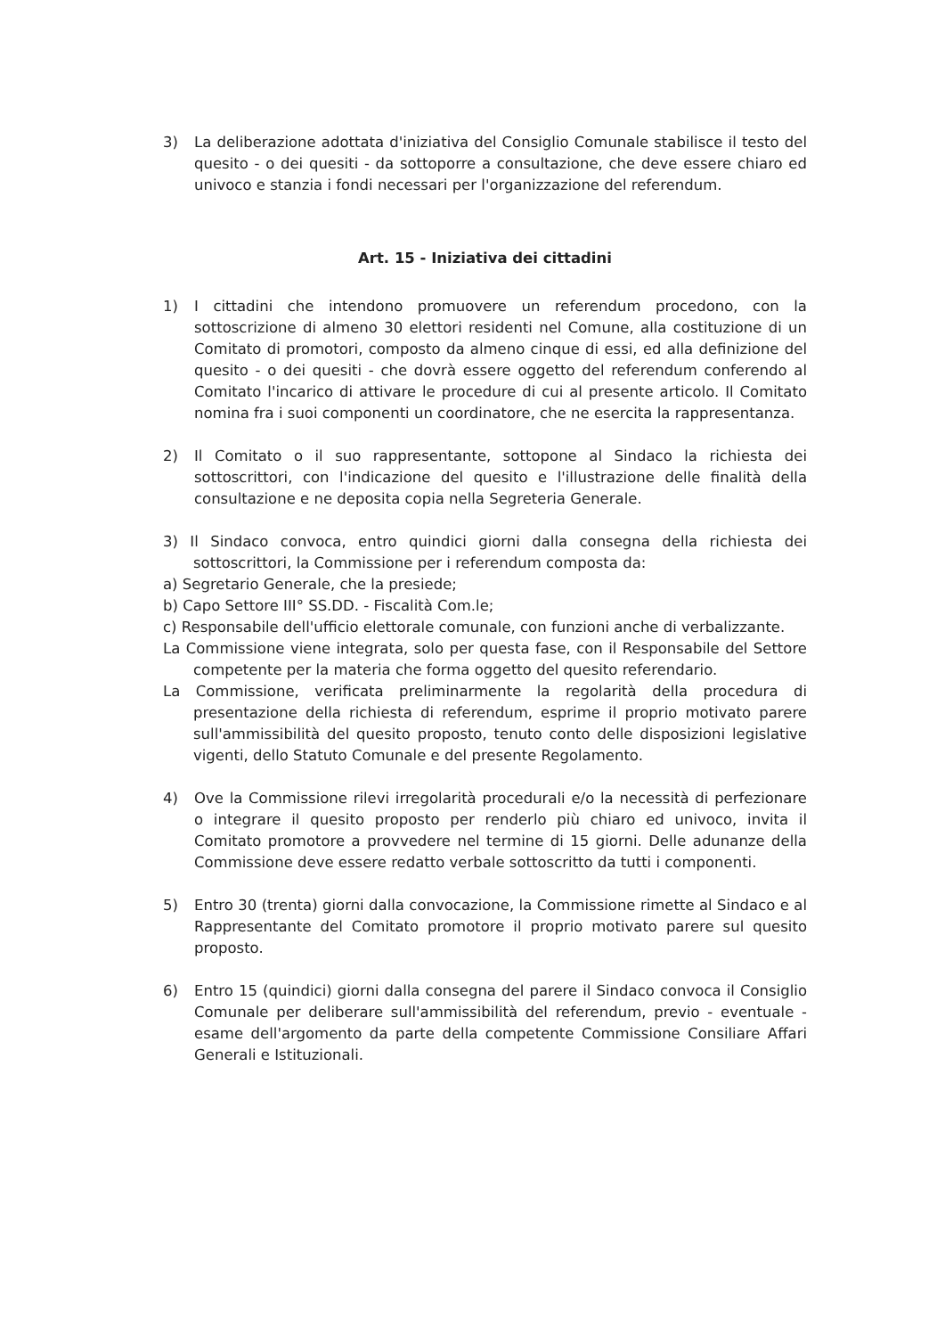3) La deliberazione adottata d'iniziativa del Consiglio Comunale stabilisce il testo del quesito - o dei quesiti - da sottoporre a consultazione, che deve essere chiaro ed univoco e stanzia i fondi necessari per l'organizzazione del referendum.
Art. 15 - Iniziativa dei cittadini
1) I cittadini che intendono promuovere un referendum procedono, con la sottoscrizione di almeno 30 elettori residenti nel Comune, alla costituzione di un Comitato di promotori, composto da almeno cinque di essi, ed alla definizione del quesito - o dei quesiti - che dovrà essere oggetto del referendum conferendo al Comitato l'incarico di attivare le procedure di cui al presente articolo. Il Comitato nomina fra i suoi componenti un coordinatore, che ne esercita la rappresentanza.
2) Il Comitato o il suo rappresentante, sottopone al Sindaco la richiesta dei sottoscrittori, con l'indicazione del quesito e l'illustrazione delle finalità della consultazione e ne deposita copia nella Segreteria Generale.
3) Il Sindaco convoca, entro quindici giorni dalla consegna della richiesta dei sottoscrittori, la Commissione per i referendum composta da:
a) Segretario Generale, che la presiede;
b) Capo Settore III° SS.DD. - Fiscalità Com.le;
c) Responsabile dell'ufficio elettorale comunale, con funzioni anche di verbalizzante.
La Commissione viene integrata, solo per questa fase, con il Responsabile del Settore competente per la materia che forma oggetto del quesito referendario.
La Commissione, verificata preliminarmente la regolarità della procedura di presentazione della richiesta di referendum, esprime il proprio motivato parere sull'ammissibilità del quesito proposto, tenuto conto delle disposizioni legislative vigenti, dello Statuto Comunale e del presente Regolamento.
4) Ove la Commissione rilevi irregolarità procedurali e/o la necessità di perfezionare o integrare il quesito proposto per renderlo più chiaro ed univoco, invita il Comitato promotore a provvedere nel termine di 15 giorni. Delle adunanze della Commissione deve essere redatto verbale sottoscritto da tutti i componenti.
5) Entro 30 (trenta) giorni dalla convocazione, la Commissione rimette al Sindaco e al Rappresentante del Comitato promotore il proprio motivato parere sul quesito proposto.
6) Entro 15 (quindici) giorni dalla consegna del parere il Sindaco convoca il Consiglio Comunale per deliberare sull'ammissibilità del referendum, previo - eventuale - esame dell'argomento da parte della competente Commissione Consiliare Affari Generali e Istituzionali.